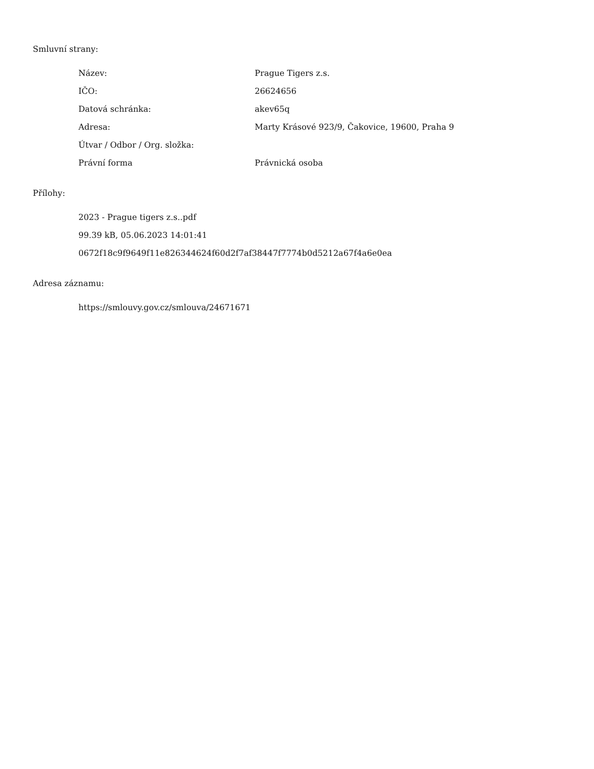Smluvní strany:
| Název: | Prague Tigers z.s. |
| IČO: | 26624656 |
| Datová schránka: | akev65q |
| Adresa: | Marty Krásové 923/9, Čakovice, 19600, Praha 9 |
| Útvar / Odbor / Org. složka: | |
| Právní forma | Právnická osoba |
Přílohy:
2023 - Prague tigers z.s..pdf
99.39 kB, 05.06.2023 14:01:41
0672f18c9f9649f11e826344624f60d2f7af38447f7774b0d5212a67f4a6e0ea
Adresa záznamu:
https://smlouvy.gov.cz/smlouva/24671671